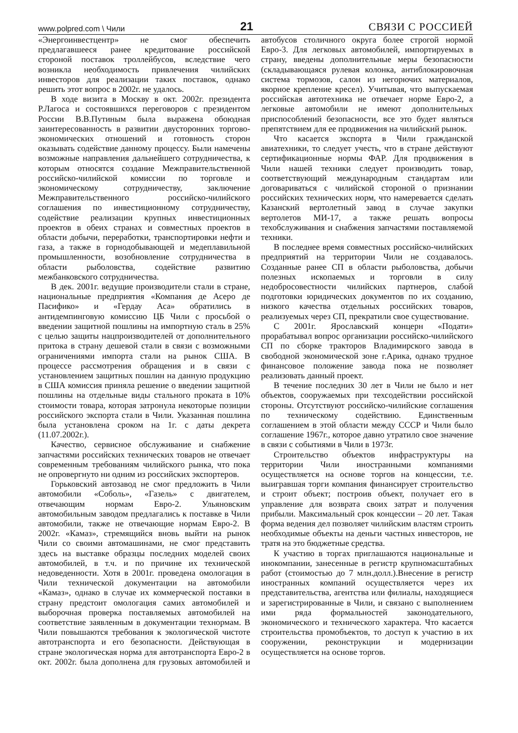www.polpred.com \ Чили 21 СВЯЗИ С РОССИЕЙ
«Энергоинвестцентр» не смог обеспечить предлагавшееся ранее кредитование российской стороной поставок троллейбусов, вследствие чего возникла необходимость привлечения чилийских инвесторов для реализации таких поставок, однако решить этот вопрос в 2002г. не удалось.
В ходе визита в Москву в окт. 2002г. президента Р.Лагоса и состоявшихся переговоров с президентом России В.В.Путиным была выражена обоюдная заинтересованность в развитии двусторонних торгово-экономических отношений и готовность сторон оказывать содействие данному процессу. Были намечены возможные направления дальнейшего сотрудничества, к которым относятся создание Межправительственной российско-чилийской комиссии по торговле и экономическому сотрудничеству, заключение Межправительственного российско-чилийского соглашения по инвестиционному сотрудничеству, содействие реализации крупных инвестиционных проектов в обеих странах и совместных проектов в области добычи, переработки, транспортировки нефти и газа, а также в горнодобывающей и медеплавильной промышленности, возобновление сотрудничества в области рыболовства, содействие развитию межбанковского сотрудничества.
В дек. 2001г. ведущие производители стали в стране, национальные предприятия «Компания де Асеро де Пасифико» и «Гердау Аса» обратились в антидемпинговую комиссию ЦБ Чили с просьбой о введении защитной пошлины на импортную сталь в 25% с целью защиты нацпроизводителей от дополнительного притока в страну дешевой стали в связи с возможными ограничениями импорта стали на рынок США. В процессе рассмотрения обращения и в связи с установлением защитных пошлин на данную продукцию в США комиссия приняла решение о введении защитной пошлины на отдельные виды стального проката в 10% стоимости товара, которая затронула некоторые позиции российского экспорта стали в Чили. Указанная пошлина была установлена сроком на 1г. с даты декрета (11.07.2002г.).
Качество, сервисное обслуживание и снабжение запчастями российских технических товаров не отвечает современным требованиям чилийского рынка, что пока не опровергнуто ни одним из российских экспортеров.
Горьковский автозавод не смог предложить в Чили автомобили «Соболь», «Газель» с двигателем, отвечающим нормам Евро-2. Ульяновским автомобильным заводом предлагались к поставке в Чили автомобили, также не отвечающие нормам Евро-2. В 2002г. «Камаз», стремящийся вновь выйти на рынок Чили со своими автомашинами, не смог представить здесь на выставке образцы последних моделей своих автомобилей, в т.ч. и по причине их технической недоведенности. Хотя в 2001г. проведена омологация в Чили технической документации на автомобили «Камаз», однако в случае их коммерческой поставки в страну предстоит омологация самих автомобилей и выборочная проверка поставляемых автомобилей на соответствие заявленным в документации технормам. В Чили повышаются требования к экологической чистоте автотранспорта и его безопасности. Действующая в стране экологическая норма для автотранспорта Евро-2 в окт. 2002г. была дополнена для грузовых автомобилей и автобусов столичного округа более строгой нормой Евро-3. Для легковых автомобилей, импортируемых в страну, введены дополнительные меры безопасности (складывающаяся рулевая колонка, антиблокировочная система тормозов, салон из негорючих материалов, якорное крепление кресел). Учитывая, что выпускаемая российская автотехника не отвечает норме Евро-2, а легковые автомобили не имеют дополнительных приспособлений безопасности, все это будет являться препятствием для ее продвижения на чилийский рынок.
Что касается экспорта в Чили гражданской авиатехники, то следует учесть, что в стране действуют сертификационные нормы ФАР. Для продвижения в Чили нашей техники следует производить товар, соответствующий международным стандартам или договариваться с чилийской стороной о признании российских технических норм, что намеревается сделать Казанский вертолетный завод в случае закупки вертолетов МИ-17, а также решать вопросы техобслуживания и снабжения запчастями поставляемой техники.
В последнее время совместных российско-чилийских предприятий на территории Чили не создавалось. Созданные ранее СП в области рыболовства, добычи полезных ископаемых и торговли в силу недобросовестности чилийских партнеров, слабой подготовки юридических документов по их созданию, низкого качества отдельных российских товаров, реализуемых через СП, прекратили свое существование.
С 2001г. Ярославский концерн «Подати» прорабатывал вопрос организации российско-чилийского СП по сборке тракторов Владимирского завода в свободной экономической зоне г.Арика, однако трудное финансовое положение завода пока не позволяет реализовать данный проект.
В течение последних 30 лет в Чили не было и нет объектов, сооружаемых при техсодействии российской стороны. Отсутствуют российско-чилийские соглашения по техническому содействию. Единственным соглашением в этой области между СССР и Чили было соглашение 1967г., которое давно утратило свое значение в связи с событиями в Чили в 1973г.
Строительство объектов инфраструктуры на территории Чили иностранными компаниями осуществляется на основе торгов на концессии, т.е. выигравшая торги компания финансирует строительство и строит объект; построив объект, получает его в управление для возврата своих затрат и получения прибыли. Максимальный срок концессии – 20 лет. Такая форма ведения дел позволяет чилийским властям строить необходимые объекты на деньги частных инвесторов, не тратя на это бюджетные средства.
К участию в торгах приглашаются национальные и инокомпании, занесенные в регистр крупномасштабных работ (стоимостью до 7 млн.долл.).Внесение в регистр иностранных компаний осуществляется через их представительства, агентства или филиалы, находящиеся и зарегистрированные в Чили, и связано с выполнением ими ряда формальностей законодательного, экономического и технического характера. Что касается строительства промобъектов, то доступ к участию в их сооружении, реконструкции и модернизации осуществляется на основе торгов.